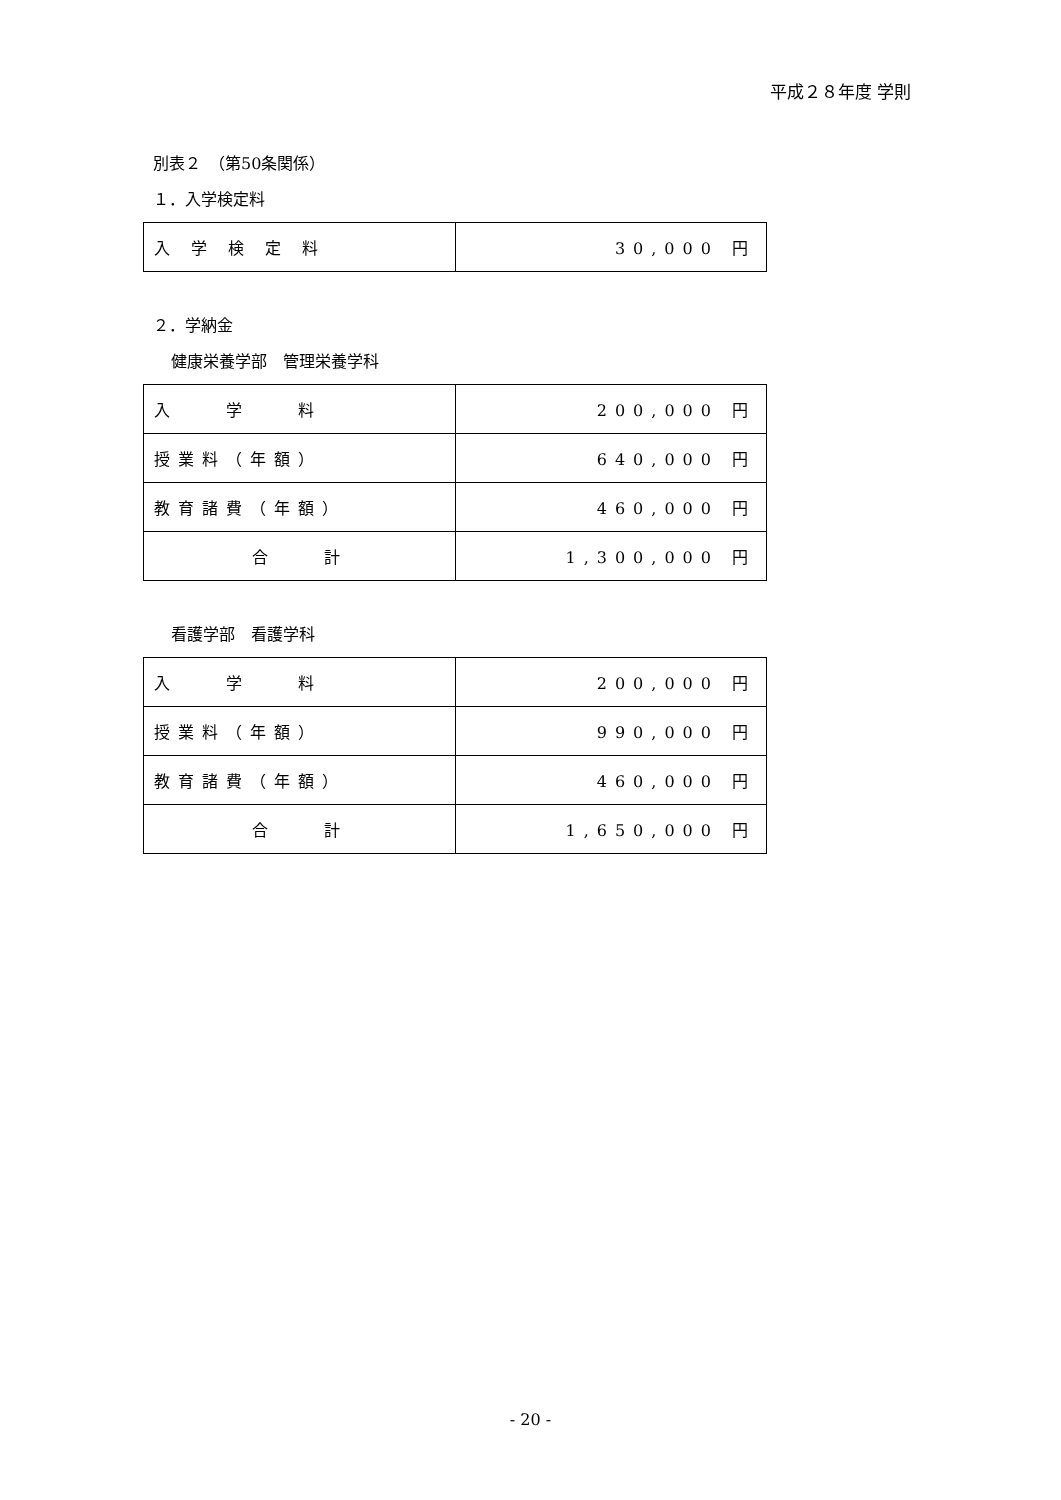平成２８年度 学則
別表２　（第50条関係）
１．入学検定料
| 入 学 検 定 料 | 30,000 円 |
２．学納金
健康栄養学部　管理栄養学科
| 入 学 料 | 200,000 円 |
| 授業料（年額） | 640,000 円 |
| 教育諸費（年額） | 460,000 円 |
| 合 計 | 1,300,000 円 |
看護学部　看護学科
| 入 学 料 | 200,000 円 |
| 授業料（年額） | 990,000 円 |
| 教育諸費（年額） | 460,000 円 |
| 合 計 | 1,650,000 円 |
- 20 -